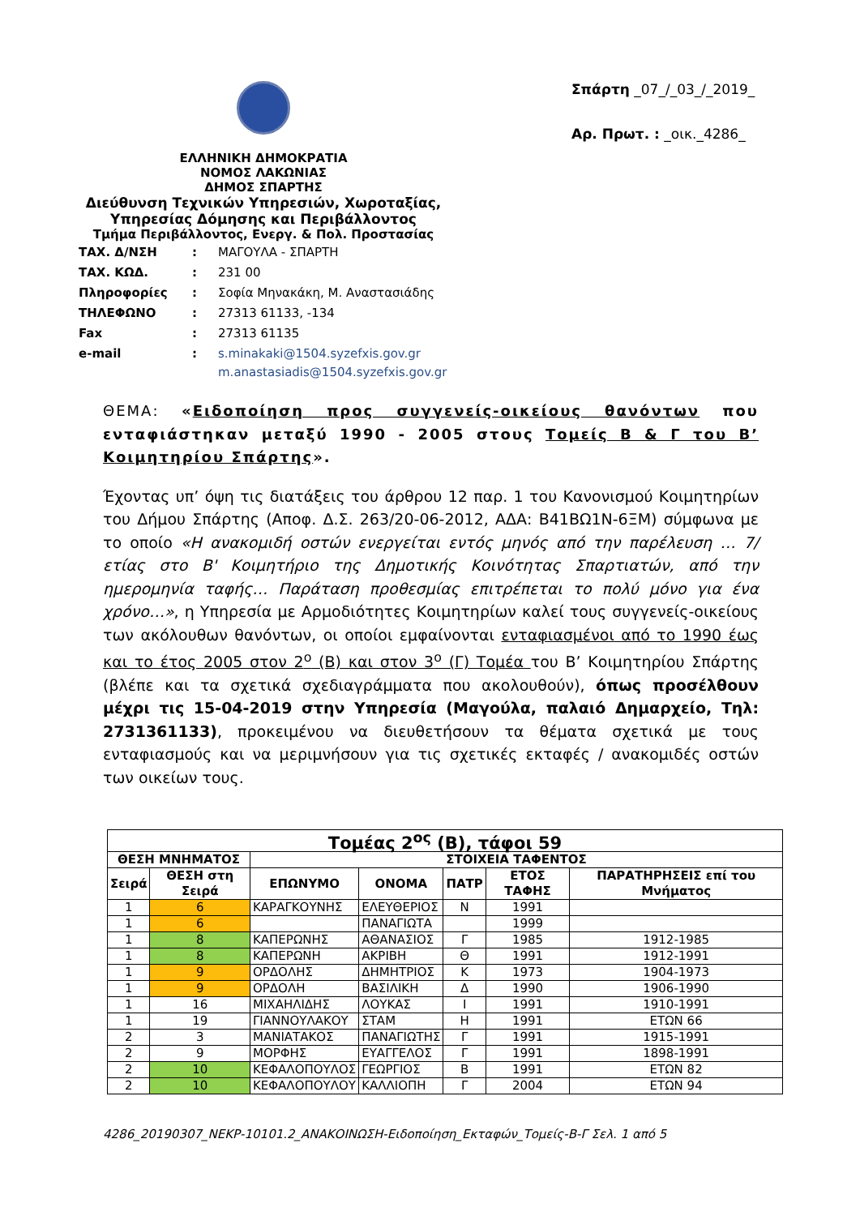ΕΛΛΗΝΙΚΗ ΔΗΜΟΚΡΑΤΙΑ
ΝΟΜΟΣ ΛΑΚΩΝΙΑΣ
ΔΗΜΟΣ ΣΠΑΡΤΗΣ
Διεύθυνση Τεχνικών Υπηρεσιών, Χωροταξίας, Υπηρεσίας Δόμησης και Περιβάλλοντος
Τμήμα Περιβάλλοντος, Ενεργ. & Πολ. Προστασίας
Σπάρτη _07_/_03_/_2019_
Αρ. Πρωτ. : _οικ._4286_
| ΤΑΧ. Δ/ΝΣΗ | : | ΜΑΓΟΥΛΑ - ΣΠΑΡΤΗ |
| ΤΑΧ. ΚΩΔ. | : | 231 00 |
| Πληροφορίες | : | Σοφία Μηνακάκη, Μ. Αναστασιάδης |
| ΤΗΛΕΦΩΝΟ | : | 27313 61133, -134 |
| Fax | : | 27313 61135 |
| e-mail | : | s.minakaki@1504.syzefxis.gov.gr m.anastasiadis@1504.syzefxis.gov.gr |
ΘΕΜΑ: «Ειδοποίηση προς συγγενείς-οικείους θανόντων που ενταφιάστηκαν μεταξύ 1990 - 2005 στους Τομείς Β & Γ του Β’ Κοιμητηρίου Σπάρτης».
Έχοντας υπ’ όψη τις διατάξεις του άρθρου 12 παρ. 1 του Κανονισμού Κοιμητηρίων του Δήμου Σπάρτης (Αποφ. Δ.Σ. 263/20-06-2012, ΑΔΑ: Β41ΒΩ1Ν-6ΞΜ) σύμφωνα με το οποίο «Η ανακομιδή οστών ενεργείται εντός μηνός από την παρέλευση … 7/ετίας στο Β' Κοιμητήριο της Δημοτικής Κοινότητας Σπαρτιατών, από την ημερομηνία ταφής… Παράταση προθεσμίας επιτρέπεται το πολύ μόνο για ένα χρόνο…», η Υπηρεσία με Αρμοδιότητες Κοιμητηρίων καλεί τους συγγενείς-οικείους των ακόλουθων θανόντων, οι οποίοι εμφαίνονται ενταφιασμένοι από το 1990 έως και το έτος 2005 στον 2<sup>ο</sup> (Β) και στον 3<sup>ο</sup> (Γ) Τομέα του Β’ Κοιμητηρίου Σπάρτης (βλέπε και τα σχετικά σχεδιαγράμματα που ακολουθούν), όπως προσέλθουν μέχρι τις 15-04-2019 στην Υπηρεσία (Μαγούλα, παλαιό Δημαρχείο, Τηλ: 2731361133), προκειμένου να διευθετήσουν τα θέματα σχετικά με τους ενταφιασμούς και να μεριμνήσουν για τις σχετικές εκταφές / ανακομιδές οστών των οικείων τους.
| Τομέας 2<sup>ος</sup> (Β), τάφοι 59 | | | | | | |
| --- | --- | --- | --- | --- | --- | --- |
| ΘΕΣΗ ΜΝΗΜΑΤΟΣ | | ΣΤΟΙΧΕΙΑ ΤΑΦΕΝΤΟΣ | | | | |
| Σειρά | ΘΕΣΗ στη Σειρά | ΕΠΩΝΥΜΟ | ΟΝΟΜΑ | ΠΑΤΡ | ΕΤΟΣ ΤΑΦΗΣ | ΠΑΡΑΤΗΡΗΣΕΙΣ επί του Μνήματος |
| 1 | 6 | ΚΑΡΑΓΚΟΥΝΗΣ | ΕΛΕΥΘΕΡΙΟΣ | Ν | 1991 | |
| 1 | 6 | | ΠΑΝΑΓΙΩΤΑ | | 1999 | |
| 1 | 8 | ΚΑΠΕΡΩΝΗΣ | ΑΘΑΝΑΣΙΟΣ | Γ | 1985 | 1912-1985 |
| 1 | 8 | ΚΑΠΕΡΩΝΗ | ΑΚΡΙΒΗ | Θ | 1991 | 1912-1991 |
| 1 | 9 | ΟΡΔΟΛΗΣ | ΔΗΜΗΤΡΙΟΣ | Κ | 1973 | 1904-1973 |
| 1 | 9 | ΟΡΔΟΛΗ | ΒΑΣΙΛΙΚΗ | Δ | 1990 | 1906-1990 |
| 1 | 16 | ΜΙΧΑΗΛΙΔΗΣ | ΛΟΥΚΑΣ | Ι | 1991 | 1910-1991 |
| 1 | 19 | ΓΙΑΝΝΟΥΛΑΚΟΥ | ΣΤΑΜ | Η | 1991 | ΕΤΩΝ 66 |
| 2 | 3 | ΜΑΝΙΑΤΑΚΟΣ | ΠΑΝΑΓΙΩΤΗΣ | Γ | 1991 | 1915-1991 |
| 2 | 9 | ΜΟΡΦΗΣ | ΕΥΑΓΓΕΛΟΣ | Γ | 1991 | 1898-1991 |
| 2 | 10 | ΚΕΦΑΛΟΠΟΥΛΟΣ | ΓΕΩΡΓΙΟΣ | Β | 1991 | ΕΤΩΝ 82 |
| 2 | 10 | ΚΕΦΑΛΟΠΟΥΛΟΥ | ΚΑΛΛΙΟΠΗ | Γ | 2004 | ΕΤΩΝ 94 |
4286_20190307_ΝΕΚΡ-10101.2_ΑΝΑΚΟΙΝΩΣΗ-Ειδοποίηση_Εκταφών_Τομείς-Β-Γ Σελ. 1 από 5